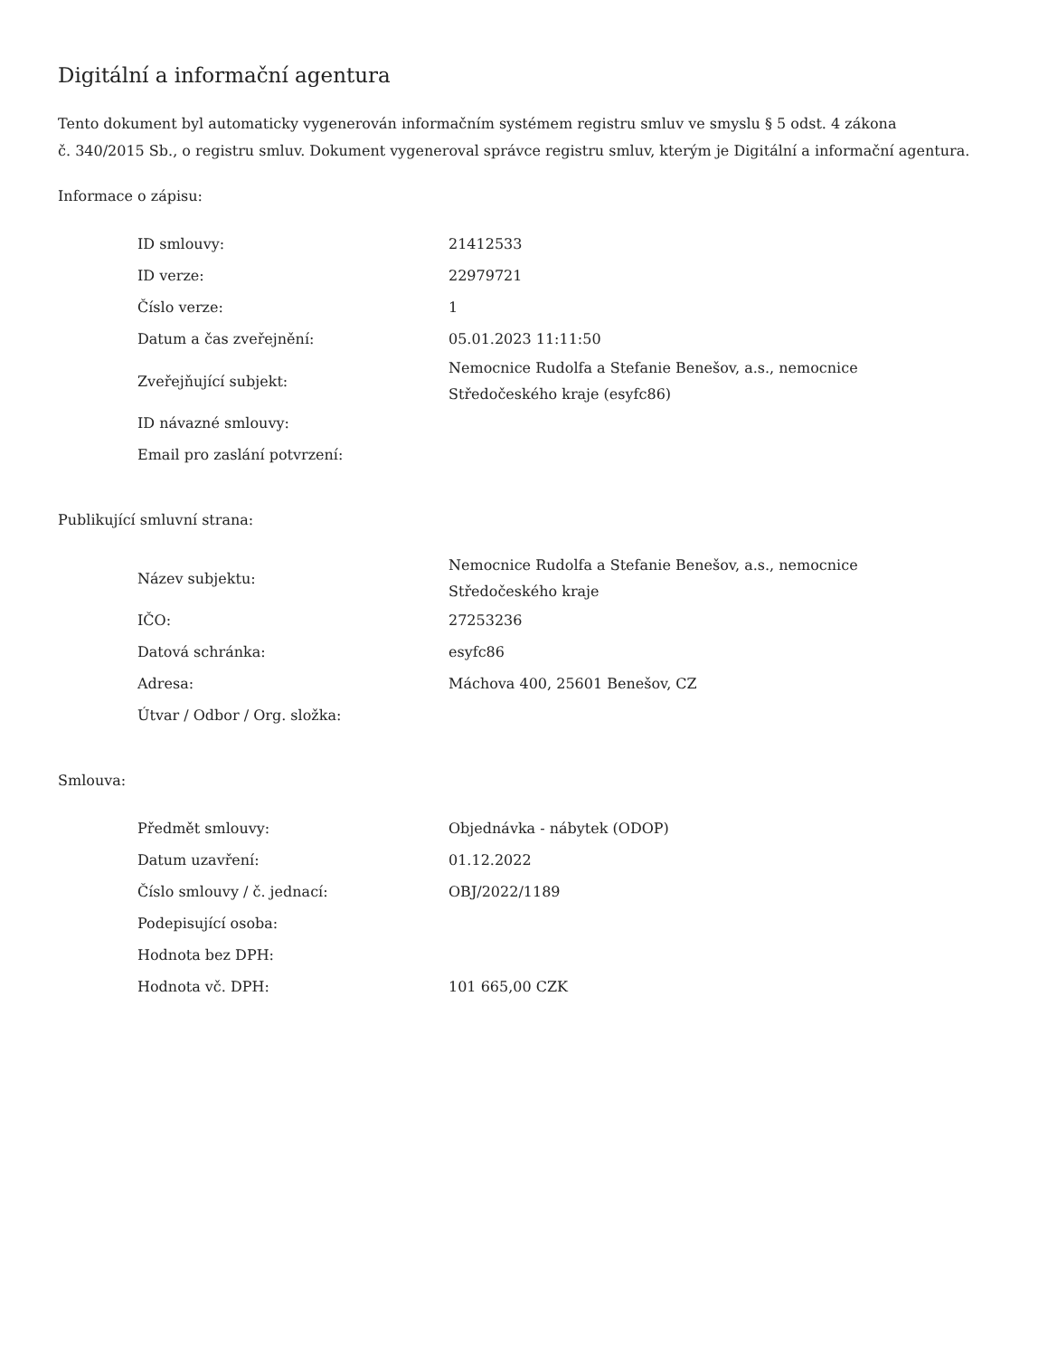Digitální a informační agentura
Tento dokument byl automaticky vygenerován informačním systémem registru smluv ve smyslu § 5 odst. 4 zákona
č. 340/2015 Sb., o registru smluv. Dokument vygeneroval správce registru smluv, kterým je Digitální a informační agentura.
Informace o zápisu:
| ID smlouvy: | 21412533 |
| ID verze: | 22979721 |
| Číslo verze: | 1 |
| Datum a čas zveřejnění: | 05.01.2023 11:11:50 |
| Zveřejňující subjekt: | Nemocnice Rudolfa a Stefanie Benešov, a.s., nemocnice Středočeského kraje (esyfc86) |
| ID návazné smlouvy: | |
| Email pro zaslání potvrzení: | |
Publikující smluvní strana:
| Název subjektu: | Nemocnice Rudolfa a Stefanie Benešov, a.s., nemocnice Středočeského kraje |
| IČO: | 27253236 |
| Datová schránka: | esyfc86 |
| Adresa: | Máchova 400, 25601 Benešov, CZ |
| Útvar / Odbor / Org. složka: | |
Smlouva:
| Předmět smlouvy: | Objednávka - nábytek (ODOP) |
| Datum uzavření: | 01.12.2022 |
| Číslo smlouvy / č. jednací: | OBJ/2022/1189 |
| Podepisující osoba: | |
| Hodnota bez DPH: | |
| Hodnota vč. DPH: | 101 665,00 CZK |